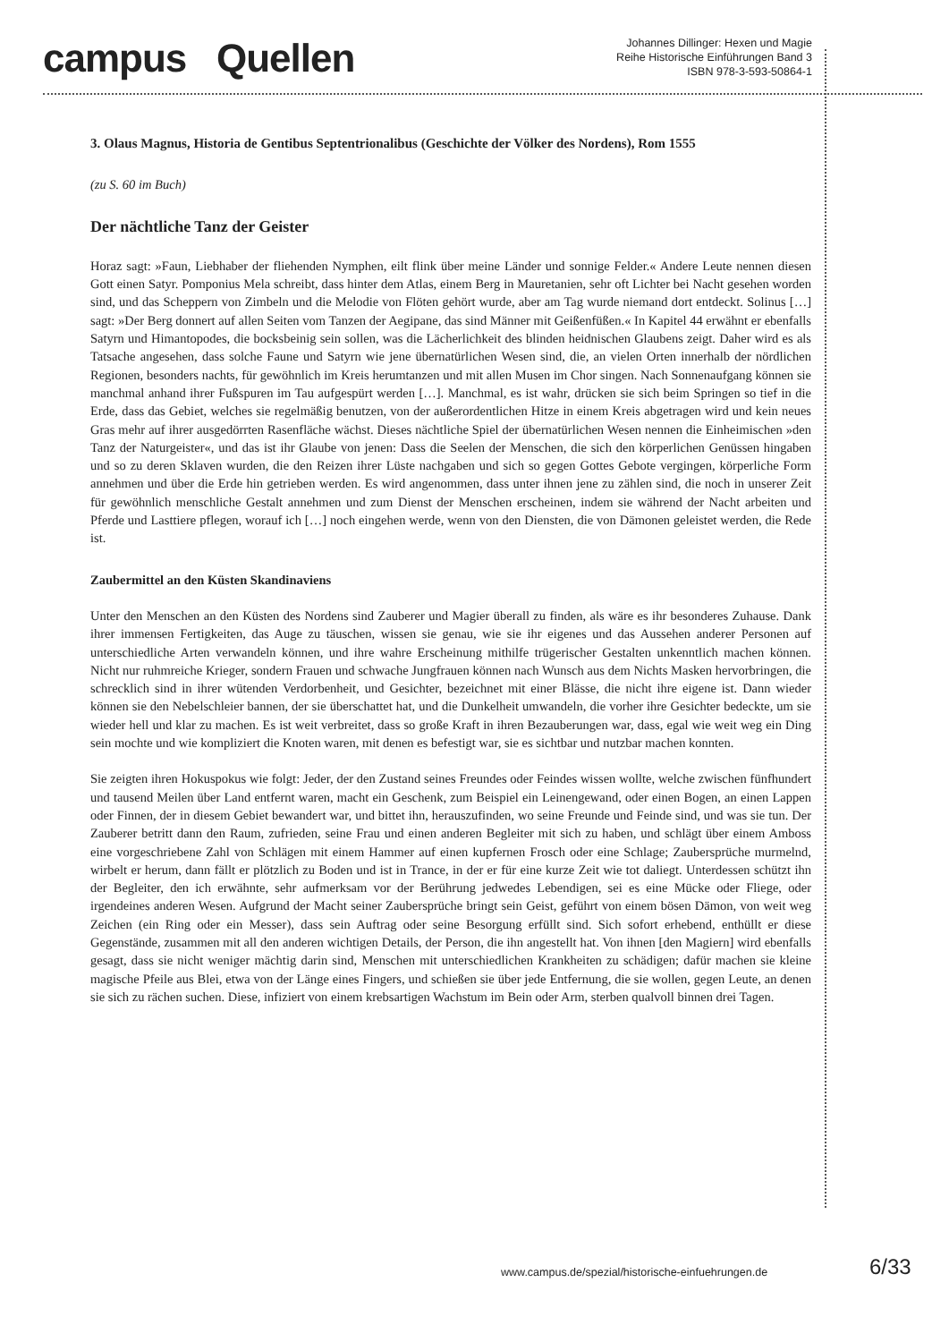campus Quellen
Johannes Dillinger: Hexen und Magie
Reihe Historische Einführungen Band 3
ISBN 978-3-593-50864-1
3. Olaus Magnus, Historia de Gentibus Septentrionalibus (Geschichte der Völker des Nordens), Rom 1555
(zu S. 60 im Buch)
Der nächtliche Tanz der Geister
Horaz sagt: »Faun, Liebhaber der fliehenden Nymphen, eilt flink über meine Länder und sonnige Felder.« Andere Leute nennen diesen Gott einen Satyr. Pomponius Mela schreibt, dass hinter dem Atlas, einem Berg in Mauretanien, sehr oft Lichter bei Nacht gesehen worden sind, und das Scheppern von Zimbeln und die Melodie von Flöten gehört wurde, aber am Tag wurde niemand dort entdeckt. Solinus […] sagt: »Der Berg donnert auf allen Seiten vom Tanzen der Aegipane, das sind Männer mit Geißenfüßen.« In Kapitel 44 erwähnt er ebenfalls Satyrn und Himantopodes, die bocksbeinig sein sollen, was die Lächerlichkeit des blinden heidnischen Glaubens zeigt. Daher wird es als Tatsache angesehen, dass solche Faune und Satyrn wie jene übernatürlichen Wesen sind, die, an vielen Orten innerhalb der nördlichen Regionen, besonders nachts, für gewöhnlich im Kreis herumtanzen und mit allen Musen im Chor singen. Nach Sonnenaufgang können sie manchmal anhand ihrer Fußspuren im Tau aufgespürt werden […]. Manchmal, es ist wahr, drücken sie sich beim Springen so tief in die Erde, dass das Gebiet, welches sie regelmäßig benutzen, von der außerordentlichen Hitze in einem Kreis abgetragen wird und kein neues Gras mehr auf ihrer ausgedörrten Rasenfläche wächst. Dieses nächtliche Spiel der übernatürlichen Wesen nennen die Einheimischen »den Tanz der Naturgeister«, und das ist ihr Glaube von jenen: Dass die Seelen der Menschen, die sich den körperlichen Genüssen hingaben und so zu deren Sklaven wurden, die den Reizen ihrer Lüste nachgaben und sich so gegen Gottes Gebote vergingen, körperliche Form annehmen und über die Erde hin getrieben werden. Es wird angenommen, dass unter ihnen jene zu zählen sind, die noch in unserer Zeit für gewöhnlich menschliche Gestalt annehmen und zum Dienst der Menschen erscheinen, indem sie während der Nacht arbeiten und Pferde und Lasttiere pflegen, worauf ich […] noch eingehen werde, wenn von den Diensten, die von Dämonen geleistet werden, die Rede ist.
Zaubermittel an den Küsten Skandinaviens
Unter den Menschen an den Küsten des Nordens sind Zauberer und Magier überall zu finden, als wäre es ihr besonderes Zuhause. Dank ihrer immensen Fertigkeiten, das Auge zu täuschen, wissen sie genau, wie sie ihr eigenes und das Aussehen anderer Personen auf unterschiedliche Arten verwandeln können, und ihre wahre Erscheinung mithilfe trügerischer Gestalten unkenntlich machen können. Nicht nur ruhmreiche Krieger, sondern Frauen und schwache Jungfrauen können nach Wunsch aus dem Nichts Masken hervorbringen, die schrecklich sind in ihrer wütenden Verdorbenheit, und Gesichter, bezeichnet mit einer Blässe, die nicht ihre eigene ist. Dann wieder können sie den Nebelschleier bannen, der sie überschattet hat, und die Dunkelheit umwandeln, die vorher ihre Gesichter bedeckte, um sie wieder hell und klar zu machen. Es ist weit verbreitet, dass so große Kraft in ihren Bezauberungen war, dass, egal wie weit weg ein Ding sein mochte und wie kompliziert die Knoten waren, mit denen es befestigt war, sie es sichtbar und nutzbar machen konnten.
Sie zeigten ihren Hokuspokus wie folgt: Jeder, der den Zustand seines Freundes oder Feindes wissen wollte, welche zwischen fünfhundert und tausend Meilen über Land entfernt waren, macht ein Geschenk, zum Beispiel ein Leinengewand, oder einen Bogen, an einen Lappen oder Finnen, der in diesem Gebiet bewandert war, und bittet ihn, herauszufinden, wo seine Freunde und Feinde sind, und was sie tun. Der Zauberer betritt dann den Raum, zufrieden, seine Frau und einen anderen Begleiter mit sich zu haben, und schlägt über einem Amboss eine vorgeschriebene Zahl von Schlägen mit einem Hammer auf einen kupfernen Frosch oder eine Schlage; Zaubersprüche murmelnd, wirbelt er herum, dann fällt er plötzlich zu Boden und ist in Trance, in der er für eine kurze Zeit wie tot daliegt. Unterdessen schützt ihn der Begleiter, den ich erwähnte, sehr aufmerksam vor der Berührung jedwedes Lebendigen, sei es eine Mücke oder Fliege, oder irgendeines anderen Wesen. Aufgrund der Macht seiner Zaubersprüche bringt sein Geist, geführt von einem bösen Dämon, von weit weg Zeichen (ein Ring oder ein Messer), dass sein Auftrag oder seine Besorgung erfüllt sind. Sich sofort erhebend, enthüllt er diese Gegenstände, zusammen mit all den anderen wichtigen Details, der Person, die ihn angestellt hat. Von ihnen [den Magiern] wird ebenfalls gesagt, dass sie nicht weniger mächtig darin sind, Menschen mit unterschiedlichen Krankheiten zu schädigen; dafür machen sie kleine magische Pfeile aus Blei, etwa von der Länge eines Fingers, und schießen sie über jede Entfernung, die sie wollen, gegen Leute, an denen sie sich zu rächen suchen. Diese, infiziert von einem krebsartigen Wachstum im Bein oder Arm, sterben qualvoll binnen drei Tagen.
www.campus.de/spezial/historische-einfuehrungen.de
6/33